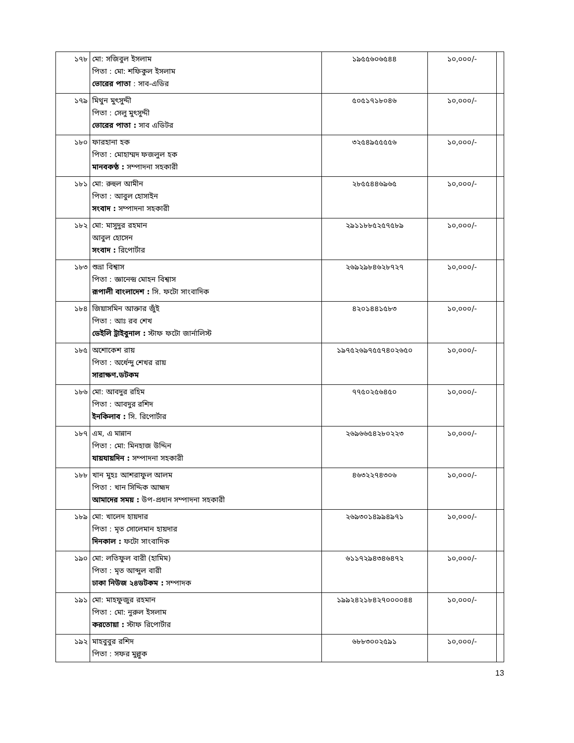| ১৭৮ | মো: সজিবুল ইসলাম পিতা : মো: শফিকুল ইসলাম ভোরের পাতা : সাব-এডির | ১৯৫৫৬০৬৫৪৪ | ১০,০০০/- | |
| ১৭৯ | মিথুন মুৎসুদ্দী পিতা : সেলু মুৎসুদ্দী ভোরের পাতা : সাব এডিটর | ৫০৫১৭১৮০৪৬ | ১০,০০০/- | |
| ১৮০ | ফারহানা হক পিতা : মোহাম্মদ ফজলুল হক মানবকণ্ঠ : সম্পাদনা সহকারী | ৩২৫৪৯৫৫৫৫৬ | ১০,০০০/- | |
| ১৮১ | মো: রুহুল আমীন পিতা : আবুল হোসাইন সংবাদ : সম্পাদনা সহকারী | ২৮৫৫৪৪৬৯৬৫ | ১০,০০০/- | |
| ১৮২ | মো: মাসুদুর রহমান আবুল হোসেন সংবাদ : রিপোর্টার | ২৯১১৮৮৫২৫৭৫৮৯ | ১০,০০০/- | |
| ১৮৩ | শুভ্রা বিশ্বাস পিতা : জ্ঞানেন্দ্র মোহন বিশ্বাস রূপালী বাংলাদেশ : সি. ফটো সাংবাদিক | ২৬৯২৯৮৪৬২৮৭২৭ | ১০,০০০/- | |
| ১৮৪ | জিয়াসমিন আক্তার জুঁই পিতা : আঃ রব শেখ ডেইলি ট্রাইবুনাল : স্টাফ ফটো জার্নালিস্ট | ৪২০১৪৪১৫৮৩ | ১০,০০০/- | |
| ১৮৫ | অশোকেশ রায় পিতা : অর্ধেন্দু শেখর রায় সারাক্ষণ.ডটকম | ১৯৭৫২৬৯৭৫৫৭৪০২৬৫০ | ১০,০০০/- | |
| ১৮৬ | মো: আবদুর রহিম পিতা : আবদুর রশিদ ইনকিলাব : সি. রিপোর্টার | ৭৭৫০২৫৬৪৫০ | ১০,০০০/- | |
| ১৮৭ | এম, এ মান্নান পিতা : মো: মিনহাজ উদ্দিন যায়যায়দিন : সম্পাদনা সহকারী | ২৬৯৬৬৫৪২৮০২২৩ | ১০,০০০/- | |
| ১৮৮ | খান মুহঃ আশরাফুল আলম পিতা : খান সিদ্দিক আহ্মদ আমাদের সময় : উপ-প্রধান সম্পাদনা সহকারী | ৪৬৩২২৭৪৩০৬ | ১০,০০০/- | |
| ১৮৯ | মো: খালেদ হায়দার পিতা : মৃত সোলেমান হায়দার দিনকাল : ফটো সাংবাদিক | ২৬৯৩০১৪৯৯৪৯৭১ | ১০,০০০/- | |
| ১৯০ | মো: লতিফুল বারী (হামিম) পিতা : মৃত আব্দুল বারী ঢাকা নিউজ ২৪ডটকম : সম্পাদক | ৬১১৭২৯৪৩৪৬৪৭২ | ১০,০০০/- | |
| ১৯১ | মো: মাহফুজুর রহমান পিতা : মো: নুরুল ইসলাম করতোয়া : স্টাফ রিপোর্টার | ১৯৯২৪২১৮৪২৭০০০০৪৪ | ১০,০০০/- | |
| ১৯২ | মাহবুবুর রশিদ পিতা : সফর মুল্লুক | ৬৮৮৩০০২৫৯১ | ১০,০০০/- | |
13